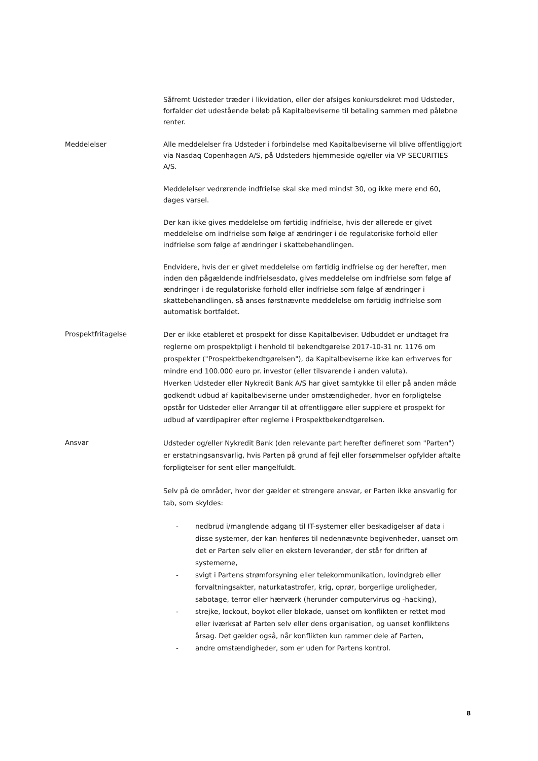Såfremt Udsteder træder i likvidation, eller der afsiges konkursdekret mod Udsteder, forfalder det udestående beløb på Kapitalbeviserne til betaling sammen med påløbne renter.
Meddelelser Alle meddelelser fra Udsteder i forbindelse med Kapitalbeviserne vil blive offentliggjort via Nasdaq Copenhagen A/S, på Udsteders hjemmeside og/eller via VP SECURITIES A/S.
Meddelelser vedrørende indfrielse skal ske med mindst 30, og ikke mere end 60, dages varsel.
Der kan ikke gives meddelelse om førtidig indfrielse, hvis der allerede er givet meddelelse om indfrielse som følge af ændringer i de regulatoriske forhold eller indfrielse som følge af ændringer i skattebehandlingen.
Endvidere, hvis der er givet meddelelse om førtidig indfrielse og der herefter, men inden den pågældende indfrielsesdato, gives meddelelse om indfrielse som følge af ændringer i de regulatoriske forhold eller indfrielse som følge af ændringer i skattebehandlingen, så anses førstnævnte meddelelse om førtidig indfrielse som automatisk bortfaldet.
Prospektfritagelse
Der er ikke etableret et prospekt for disse Kapitalbeviser. Udbuddet er undtaget fra reglerne om prospektpligt i henhold til bekendtgørelse 2017-10-31 nr. 1176 om prospekter ("Prospektbekendtgørelsen"), da Kapitalbeviserne ikke kan erhverves for mindre end 100.000 euro pr. investor (eller tilsvarende i anden valuta).
Hverken Udsteder eller Nykredit Bank A/S har givet samtykke til eller på anden måde godkendt udbud af kapitalbeviserne under omstændigheder, hvor en forpligtelse opstår for Udsteder eller Arrangør til at offentliggøre eller supplere et prospekt for udbud af værdipapirer efter reglerne i Prospektbekendtgørelsen.
Ansvar
Udsteder og/eller Nykredit Bank (den relevante part herefter defineret som "Parten") er erstatningsansvarlig, hvis Parten på grund af fejl eller forsømmelser opfylder aftalte forpligtelser for sent eller mangelfuldt.
Selv på de områder, hvor der gælder et strengere ansvar, er Parten ikke ansvarlig for tab, som skyldes:
- nedbrud i/manglende adgang til IT-systemer eller beskadigelser af data i disse systemer, der kan henføres til nedennævnte begivenheder, uanset om det er Parten selv eller en ekstern leverandør, der står for driften af systemerne,
- svigt i Partens strømforsyning eller telekommunikation, lovindgreb eller forvaltningsakter, naturkatastrofer, krig, oprør, borgerlige uroligheder, sabotage, terror eller hærværk (herunder computervirus og -hacking),
- strejke, lockout, boykot eller blokade, uanset om konflikten er rettet mod eller iværksat af Parten selv eller dens organisation, og uanset konfliktens årsag. Det gælder også, når konflikten kun rammer dele af Parten,
- andre omstændigheder, som er uden for Partens kontrol.
8